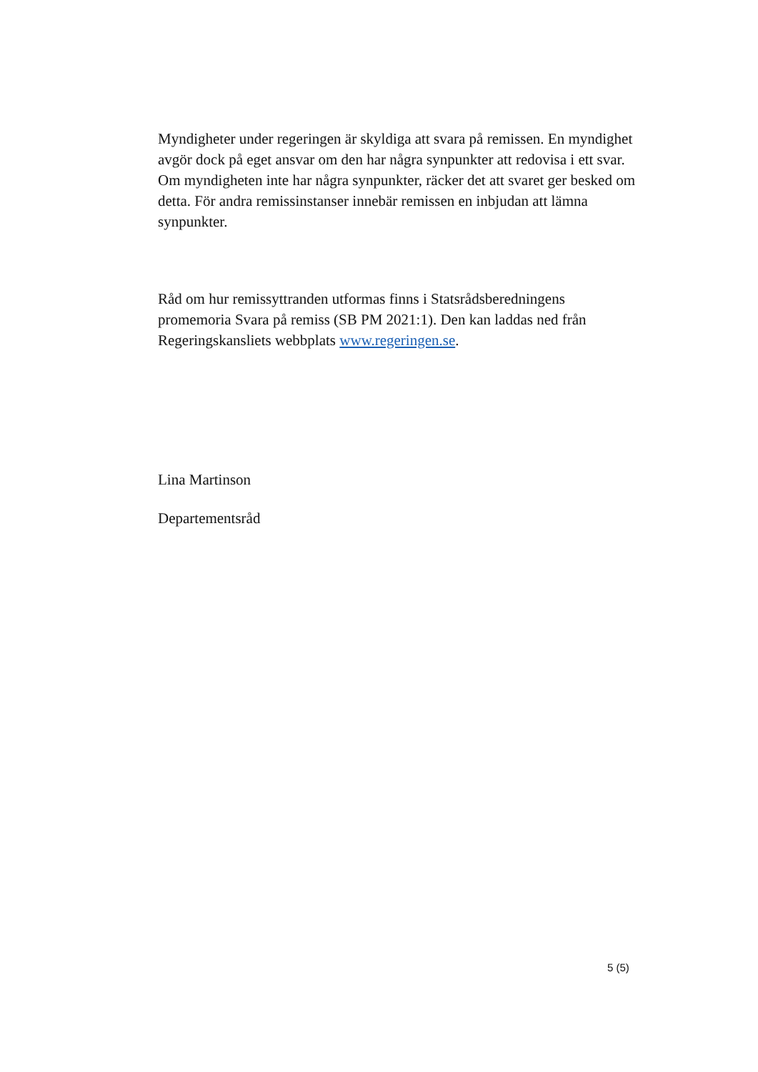Myndigheter under regeringen är skyldiga att svara på remissen. En myndighet avgör dock på eget ansvar om den har några synpunkter att redovisa i ett svar. Om myndigheten inte har några synpunkter, räcker det att svaret ger besked om detta. För andra remissinstanser innebär remissen en inbjudan att lämna synpunkter.
Råd om hur remissyttranden utformas finns i Statsrådsberedningens promemoria Svara på remiss (SB PM 2021:1). Den kan laddas ned från Regeringskansliets webbplats www.regeringen.se.
Lina Martinson
Departementsråd
5 (5)